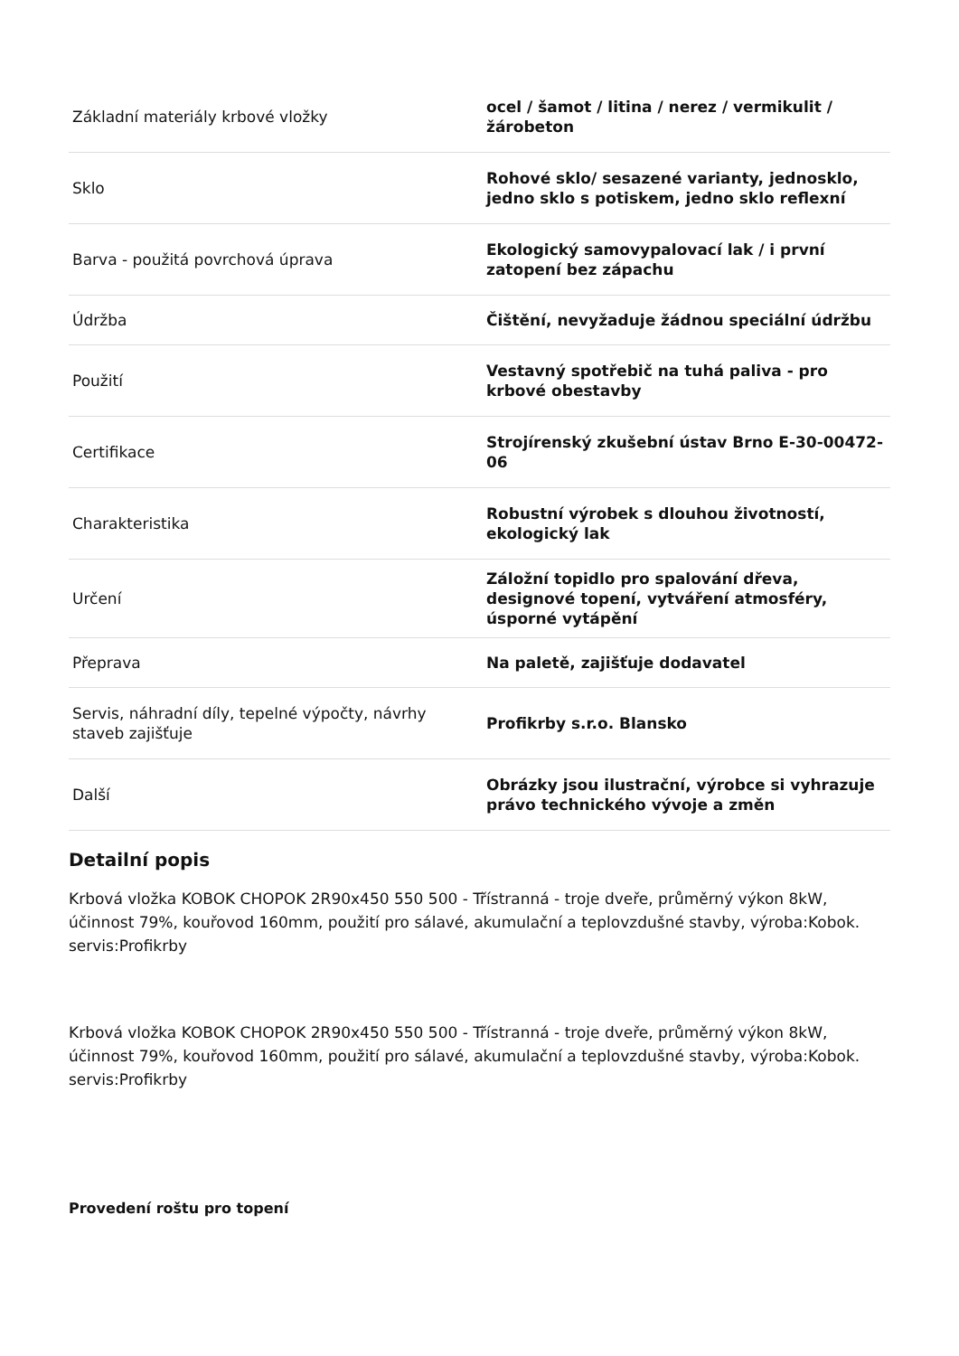| Základní materiály krbové vložky | ocel / šamot / litina / nerez / vermikulit / žárobeton |
| Sklo | Rohové sklo/ sesazené varianty, jednosklo, jedno sklo s potiskem, jedno sklo reflexní |
| Barva - použitá povrchová úprava | Ekologický samovypalovací lak / i první zatopení bez zápachu |
| Údržba | Čištění, nevyžaduje žádnou speciální údržbu |
| Použití | Vestavný spotřebič na tuhá paliva - pro krbové obestavby |
| Certifikace | Strojírenský zkušební ústav Brno E-30-00472-06 |
| Charakteristika | Robustní výrobek s dlouhou životností, ekologický lak |
| Určení | Záložní topidlo pro spalování dřeva, designové topení, vytváření atmosféry, úsporné vytápění |
| Přeprava | Na paletě, zajišťuje dodavatel |
| Servis, náhradní díly, tepelné výpočty, návrhy staveb zajišťuje | Profikrby s.r.o. Blansko |
| Další | Obrázky jsou ilustrační, výrobce si vyhrazuje právo technického vývoje a změn |
Detailní popis
Krbová vložka KOBOK CHOPOK 2R90x450 550 500 - Třístranná - troje dveře, průměrný výkon 8kW, účinnost 79%, kouřovod 160mm, použití pro sálavé, akumulační a teplovzdušné stavby, výroba:Kobok. servis:Profikrby
Krbová vložka KOBOK CHOPOK 2R90x450 550 500 - Třístranná - troje dveře, průměrný výkon 8kW, účinnost 79%, kouřovod 160mm, použití pro sálavé, akumulační a teplovzdušné stavby, výroba:Kobok. servis:Profikrby
Provedení roštu pro topení